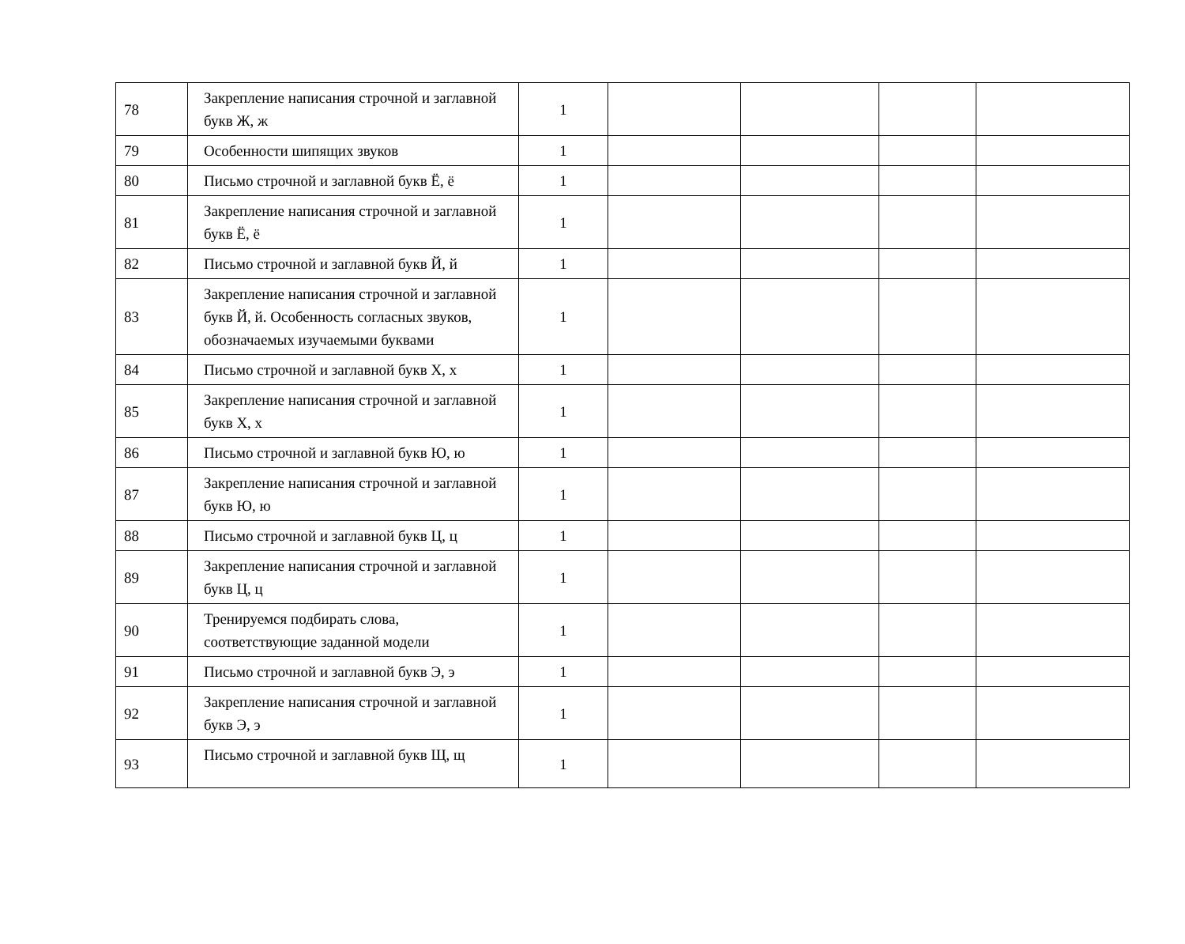| 78 | Закрепление написания строчной и заглавной букв Ж, ж | 1 | | | | |
| 79 | Особенности шипящих звуков | 1 | | | | |
| 80 | Письмо строчной и заглавной букв Ё, ё | 1 | | | | |
| 81 | Закрепление написания строчной и заглавной букв Ё, ё | 1 | | | | |
| 82 | Письмо строчной и заглавной букв Й, й | 1 | | | | |
| 83 | Закрепление написания строчной и заглавной букв Й, й. Особенность согласных звуков, обозначаемых изучаемыми буквами | 1 | | | | |
| 84 | Письмо строчной и заглавной букв Х, х | 1 | | | | |
| 85 | Закрепление написания строчной и заглавной букв Х, х | 1 | | | | |
| 86 | Письмо строчной и заглавной букв Ю, ю | 1 | | | | |
| 87 | Закрепление написания строчной и заглавной букв Ю, ю | 1 | | | | |
| 88 | Письмо строчной и заглавной букв Ц, ц | 1 | | | | |
| 89 | Закрепление написания строчной и заглавной букв Ц, ц | 1 | | | | |
| 90 | Тренируемся подбирать слова, соответствующие заданной модели | 1 | | | | |
| 91 | Письмо строчной и заглавной букв Э, э | 1 | | | | |
| 92 | Закрепление написания строчной и заглавной букв Э, э | 1 | | | | |
| 93 | Письмо строчной и заглавной букв Щ, щ | 1 | | | | |